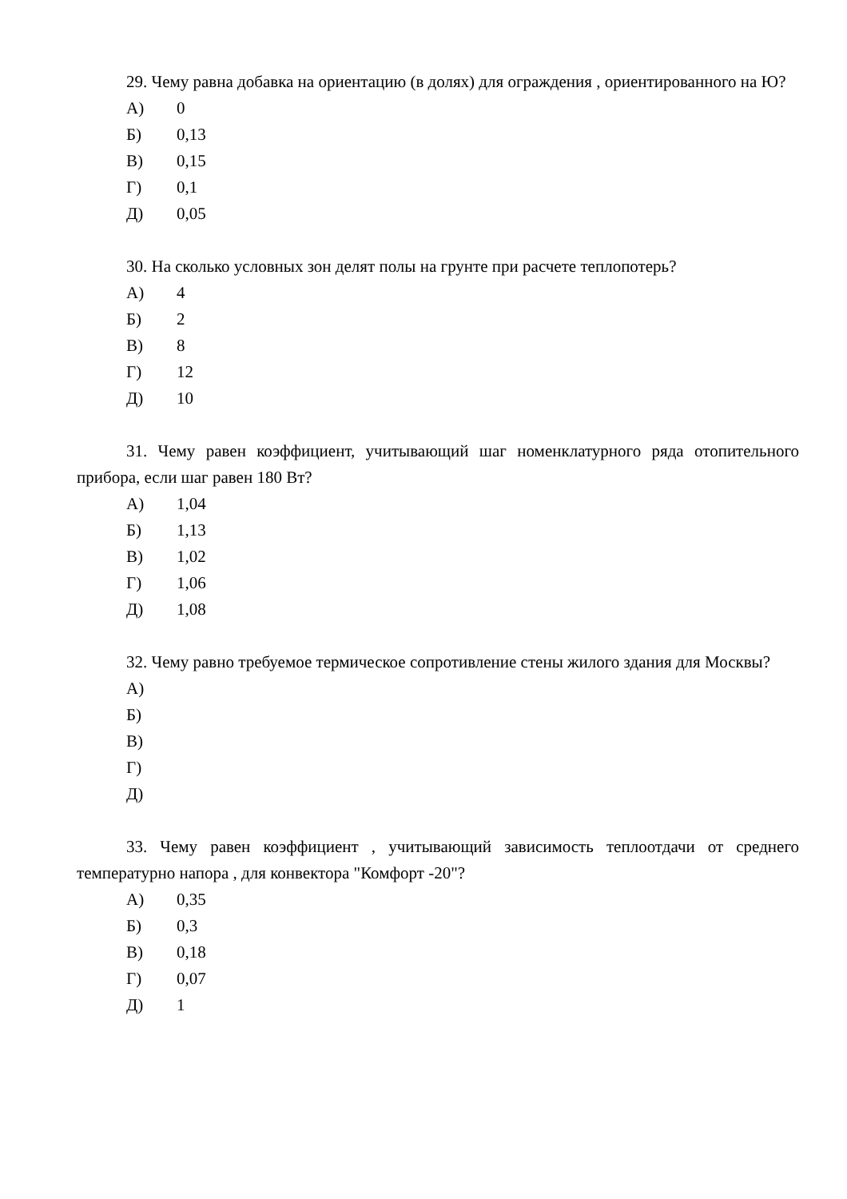29. Чему равна добавка на ориентацию (в долях) для ограждения , ориентированного на Ю?
А) 0
Б) 0,13
В) 0,15
Г) 0,1
Д) 0,05
30. На сколько условных зон делят полы на грунте при расчете теплопотерь?
А) 4
Б) 2
В) 8
Г) 12
Д) 10
31. Чему равен коэффициент, учитывающий шаг номенклатурного ряда отопительного прибора, если шаг равен 180 Вт?
А) 1,04
Б) 1,13
В) 1,02
Г) 1,06
Д) 1,08
32. Чему равно требуемое термическое сопротивление стены жилого здания для Москвы?
А)
Б)
В)
Г)
Д)
33. Чему равен коэффициент , учитывающий зависимость теплоотдачи от среднего температурно напора , для конвектора "Комфорт -20"?
А) 0,35
Б) 0,3
В) 0,18
Г) 0,07
Д) 1